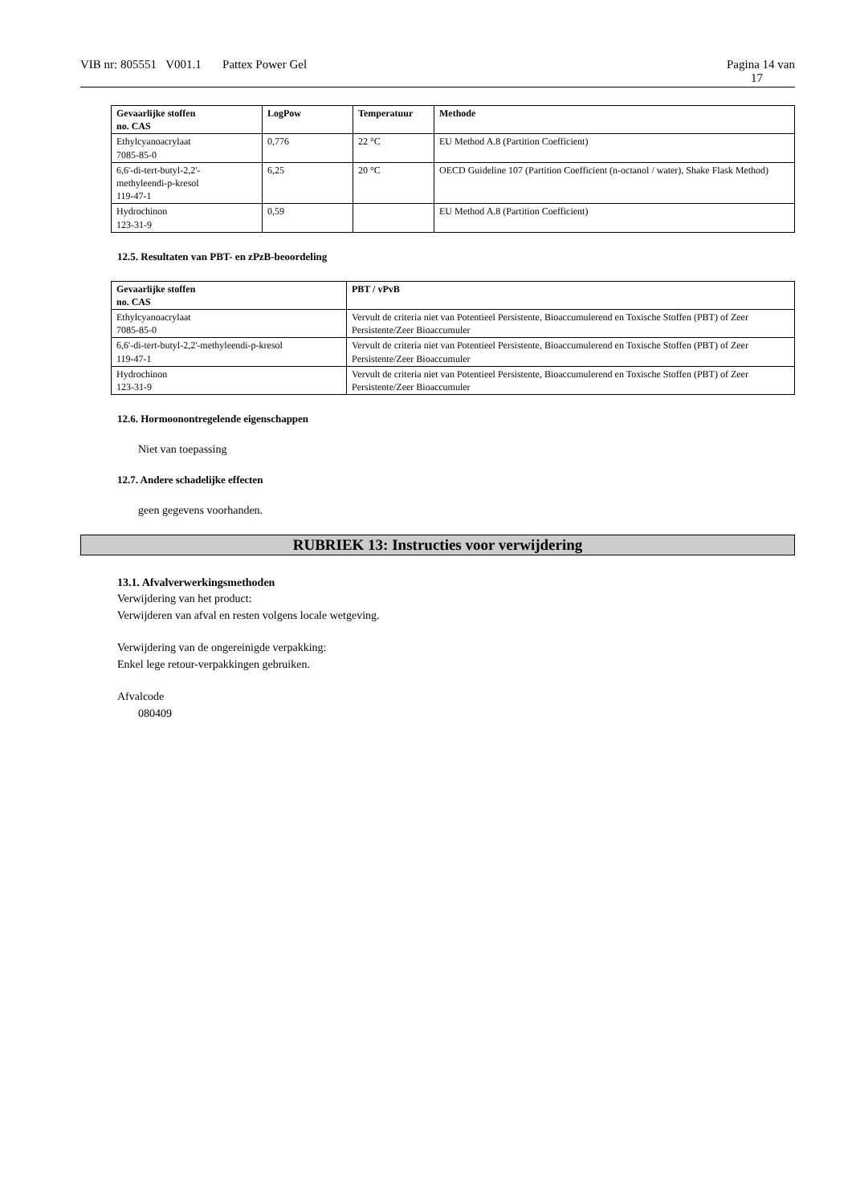VIB nr: 805551 V001.1 Pattex Power Gel
Pagina 14 van
17
| Gevaarlijke stoffen no. CAS | LogPow | Temperatuur | Methode |
| --- | --- | --- | --- |
| Ethylcyanoacrylaat 7085-85-0 | 0,776 | 22 °C | EU Method A.8 (Partition Coefficient) |
| 6,6'-di-tert-butyl-2,2'- methyleendi-p-kresol 119-47-1 | 6,25 | 20 °C | OECD Guideline 107 (Partition Coefficient (n-octanol / water), Shake Flask Method) |
| Hydrochinon 123-31-9 | 0,59 | | EU Method A.8 (Partition Coefficient) |
12.5. Resultaten van PBT- en zPzB-beoordeling
| Gevaarlijke stoffen no. CAS | PBT / vPvB |
| --- | --- |
| Ethylcyanoacrylaat 7085-85-0 | Vervult de criteria niet van Potentieel Persistente, Bioaccumulerend en Toxische Stoffen (PBT) of Zeer Persistente/Zeer Bioaccumuler |
| 6,6'-di-tert-butyl-2,2'-methyleendi-p-kresol 119-47-1 | Vervult de criteria niet van Potentieel Persistente, Bioaccumulerend en Toxische Stoffen (PBT) of Zeer Persistente/Zeer Bioaccumuler |
| Hydrochinon 123-31-9 | Vervult de criteria niet van Potentieel Persistente, Bioaccumulerend en Toxische Stoffen (PBT) of Zeer Persistente/Zeer Bioaccumuler |
12.6. Hormoonontregelende eigenschappen
Niet van toepassing
12.7. Andere schadelijke effecten
geen gegevens voorhanden.
RUBRIEK 13: Instructies voor verwijdering
13.1. Afvalverwerkingsmethoden
Verwijdering van het product:
Verwijderen van afval en resten volgens locale wetgeving.
Verwijdering van de ongereinigde verpakking:
Enkel lege retour-verpakkingen gebruiken.
Afvalcode
080409